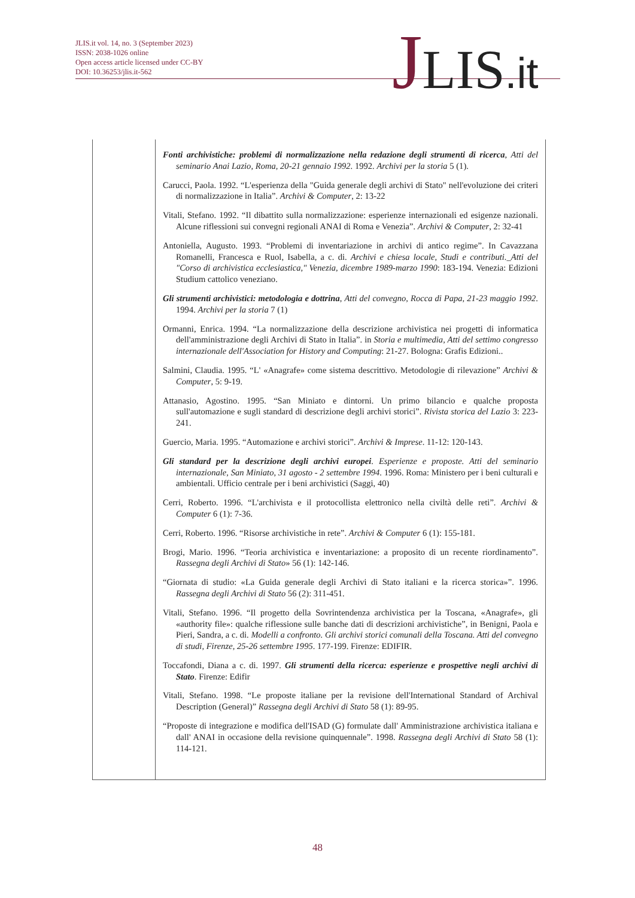JLIS.it vol. 14, no. 3 (September 2023)
ISSN: 2038-1026 online
Open access article licensed under CC-BY
DOI: 10.36253/jlis.it-562
JLIS.it
| | Fonti archivistiche: problemi di normalizzazione nella redazione degli strumenti di ricerca , Atti del seminario Anai Lazio, Roma, 20-21 gennaio 1992 . 1992. Archivi per la storia 5 (1). Carucci, Paola. 1992. “L'esperienza della "Guida generale degli archivi di Stato" nell'evoluzione dei criteri di normalizzazione in Italia”. Archivi & Computer , 2: 13-22 Vitali, Stefano. 1992. “Il dibattito sulla normalizzazione: esperienze internazionali ed esigenze nazionali. Alcune riflessioni sui convegni regionali ANAI di Roma e Venezia”. Archivi & Computer , 2: 32-41 Antoniella, Augusto. 1993. “Problemi di inventariazione in archivi di antico regime”. In Cavazzana Romanelli, Francesca e Ruol, Isabella, a c. di. Archivi e chiesa locale, Studi e contributi._Atti del "Corso di archivistica ecclesiastica," Venezia, dicembre 1989-marzo 1990 : 183-194. Venezia: Edizioni Studium cattolico veneziano. Gli strumenti archivistici: metodologia e dottrina , Atti del convegno, Rocca di Papa, 21-23 maggio 1992 . 1994. Archivi per la storia 7 (1) Ormanni, Enrica. 1994. “La normalizzazione della descrizione archivistica nei progetti di informatica dell'amministrazione degli Archivi di Stato in Italia”. in Storia e multimedia, Atti del settimo congresso internazionale dell'Association for History and Computing : 21-27. Bologna: Grafis Edizioni.. Salmini, Claudia. 1995. “L' «Anagrafe» come sistema descrittivo. Metodologie di rilevazione” Archivi & Computer , 5: 9-19. Attanasio, Agostino. 1995. “San Miniato e dintorni. Un primo bilancio e qualche proposta sull'automazione e sugli standard di descrizione degli archivi storici”. Rivista storica del Lazio 3: 223-241. Guercio, Maria. 1995. “Automazione e archivi storici”. Archivi & Imprese . 11-12: 120-143. Gli standard per la descrizione degli archivi europei . Esperienze e proposte. Atti del seminario internazionale, San Miniato, 31 agosto - 2 settembre 1994 . 1996. Roma: Ministero per i beni culturali e ambientali. Ufficio centrale per i beni archivistici (Saggi, 40) Cerri, Roberto. 1996. “L'archivista e il protocollista elettronico nella civiltà delle reti”. Archivi & Computer 6 (1): 7-36. Cerri, Roberto. 1996. “Risorse archivistiche in rete”. Archivi & Computer 6 (1): 155-181. Brogi, Mario. 1996. “Teoria archivistica e inventariazione: a proposito di un recente riordinamento”. Rassegna degli Archivi di Stato » 56 (1): 142-146. “Giornata di studio: «La Guida generale degli Archivi di Stato italiani e la ricerca storica»”. 1996. Rassegna degli Archivi di Stato 56 (2): 311-451. Vitali, Stefano. 1996. “Il progetto della Sovrintendenza archivistica per la Toscana, «Anagrafe», gli «authority file»: qualche riflessione sulle banche dati di descrizioni archivistiche”, in Benigni, Paola e Pieri, Sandra, a c. di. Modelli a confronto. Gli archivi storici comunali della Toscana. Atti del convegno di studi, Firenze, 25-26 settembre 1995 . 177-199. Firenze: EDIFIR. Toccafondi, Diana a c. di. 1997. Gli strumenti della ricerca: esperienze e prospettive negli archivi di Stato . Firenze: Edifir Vitali, Stefano. 1998. “Le proposte italiane per la revisione dell'International Standard of Archival Description (General)” Rassegna degli Archivi di Stato 58 (1): 89-95. “Proposte di integrazione e modifica dell'ISAD (G) formulate dall' Amministrazione archivistica italiana e dall' ANAI in occasione della revisione quinquennale”. 1998. Rassegna degli Archivi di Stato 58 (1): 114-121. |
48